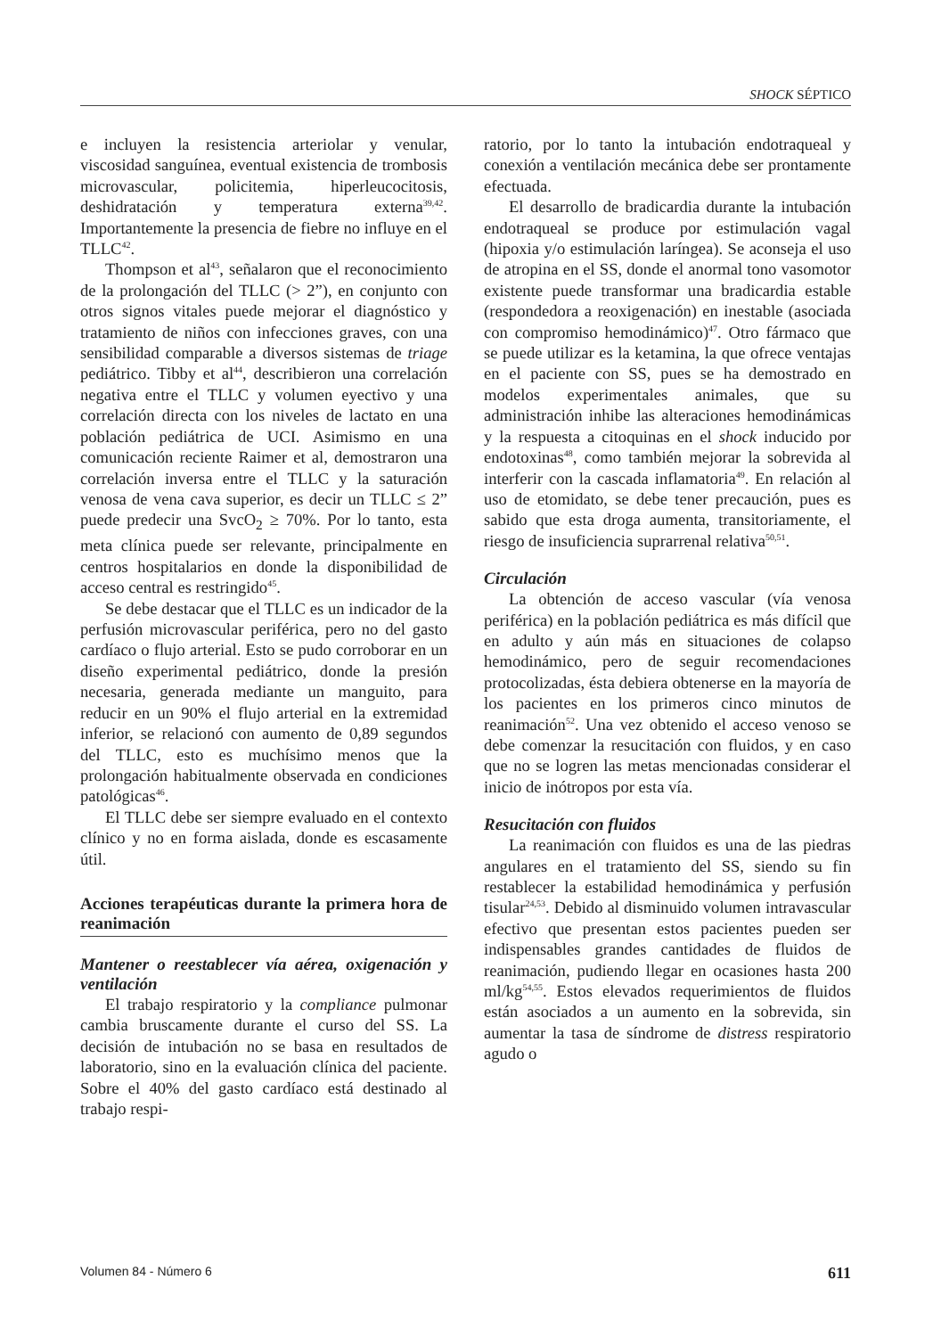SHOCK SÉPTICO
e incluyen la resistencia arteriolar y venular, viscosidad sanguínea, eventual existencia de trombosis microvascular, policitemia, hiperleucocitosis, deshidratación y temperatura externa<sup>39,42</sup>. Importantemente la presencia de fiebre no influye en el TLLC<sup>42</sup>.
Thompson et al<sup>43</sup>, señalaron que el reconocimiento de la prolongación del TLLC (> 2”), en conjunto con otros signos vitales puede mejorar el diagnóstico y tratamiento de niños con infecciones graves, con una sensibilidad comparable a diversos sistemas de triage pediátrico. Tibby et al<sup>44</sup>, describieron una correlación negativa entre el TLLC y volumen eyectivo y una correlación directa con los niveles de lactato en una población pediátrica de UCI. Asimismo en una comunicación reciente Raimer et al, demostraron una correlación inversa entre el TLLC y la saturación venosa de vena cava superior, es decir un TLLC ≤ 2” puede predecir una SvcO<sub>2</sub> ≥ 70%. Por lo tanto, esta meta clínica puede ser relevante, principalmente en centros hospitalarios en donde la disponibilidad de acceso central es restringido<sup>45</sup>.
Se debe destacar que el TLLC es un indicador de la perfusión microvascular periférica, pero no del gasto cardíaco o flujo arterial. Esto se pudo corroborar en un diseño experimental pediátrico, donde la presión necesaria, generada mediante un manguito, para reducir en un 90% el flujo arterial en la extremidad inferior, se relacionó con aumento de 0,89 segundos del TLLC, esto es muchísimo menos que la prolongación habitualmente observada en condiciones patológicas<sup>46</sup>.
El TLLC debe ser siempre evaluado en el contexto clínico y no en forma aislada, donde es escasamente útil.
Acciones terapéuticas durante la primera hora de reanimación
Mantener o reestablecer vía aérea, oxigenación y ventilación
El trabajo respiratorio y la compliance pulmonar cambia bruscamente durante el curso del SS. La decisión de intubación no se basa en resultados de laboratorio, sino en la evaluación clínica del paciente. Sobre el 40% del gasto cardíaco está destinado al trabajo respi-
ratorio, por lo tanto la intubación endotraqueal y conexión a ventilación mecánica debe ser prontamente efectuada.
El desarrollo de bradicardia durante la intubación endotraqueal se produce por estimulación vagal (hipoxia y/o estimulación laríngea). Se aconseja el uso de atropina en el SS, donde el anormal tono vasomotor existente puede transformar una bradicardia estable (respondedora a reoxigenación) en inestable (asociada con compromiso hemodinámico)<sup>47</sup>. Otro fármaco que se puede utilizar es la ketamina, la que ofrece ventajas en el paciente con SS, pues se ha demostrado en modelos experimentales animales, que su administración inhibe las alteraciones hemodinámicas y la respuesta a citoquinas en el shock inducido por endotoxinas<sup>48</sup>, como también mejorar la sobrevida al interferir con la cascada inflamatoria<sup>49</sup>. En relación al uso de etomidato, se debe tener precaución, pues es sabido que esta droga aumenta, transitoriamente, el riesgo de insuficiencia suprarrenal relativa<sup>50,51</sup>.
Circulación
La obtención de acceso vascular (vía venosa periférica) en la población pediátrica es más difícil que en adulto y aún más en situaciones de colapso hemodinámico, pero de seguir recomendaciones protocolizadas, ésta debiera obtenerse en la mayoría de los pacientes en los primeros cinco minutos de reanimación<sup>52</sup>. Una vez obtenido el acceso venoso se debe comenzar la resucitación con fluidos, y en caso que no se logren las metas mencionadas considerar el inicio de inótropos por esta vía.
Resucitación con fluidos
La reanimación con fluidos es una de las piedras angulares en el tratamiento del SS, siendo su fin restablecer la estabilidad hemodinámica y perfusión tisular<sup>24,53</sup>. Debido al disminuido volumen intravascular efectivo que presentan estos pacientes pueden ser indispensables grandes cantidades de fluidos de reanimación, pudiendo llegar en ocasiones hasta 200 ml/kg<sup>54,55</sup>. Estos elevados requerimientos de fluidos están asociados a un aumento en la sobrevida, sin aumentar la tasa de síndrome de distress respiratorio agudo o
Volumen 84 - Número 6 611